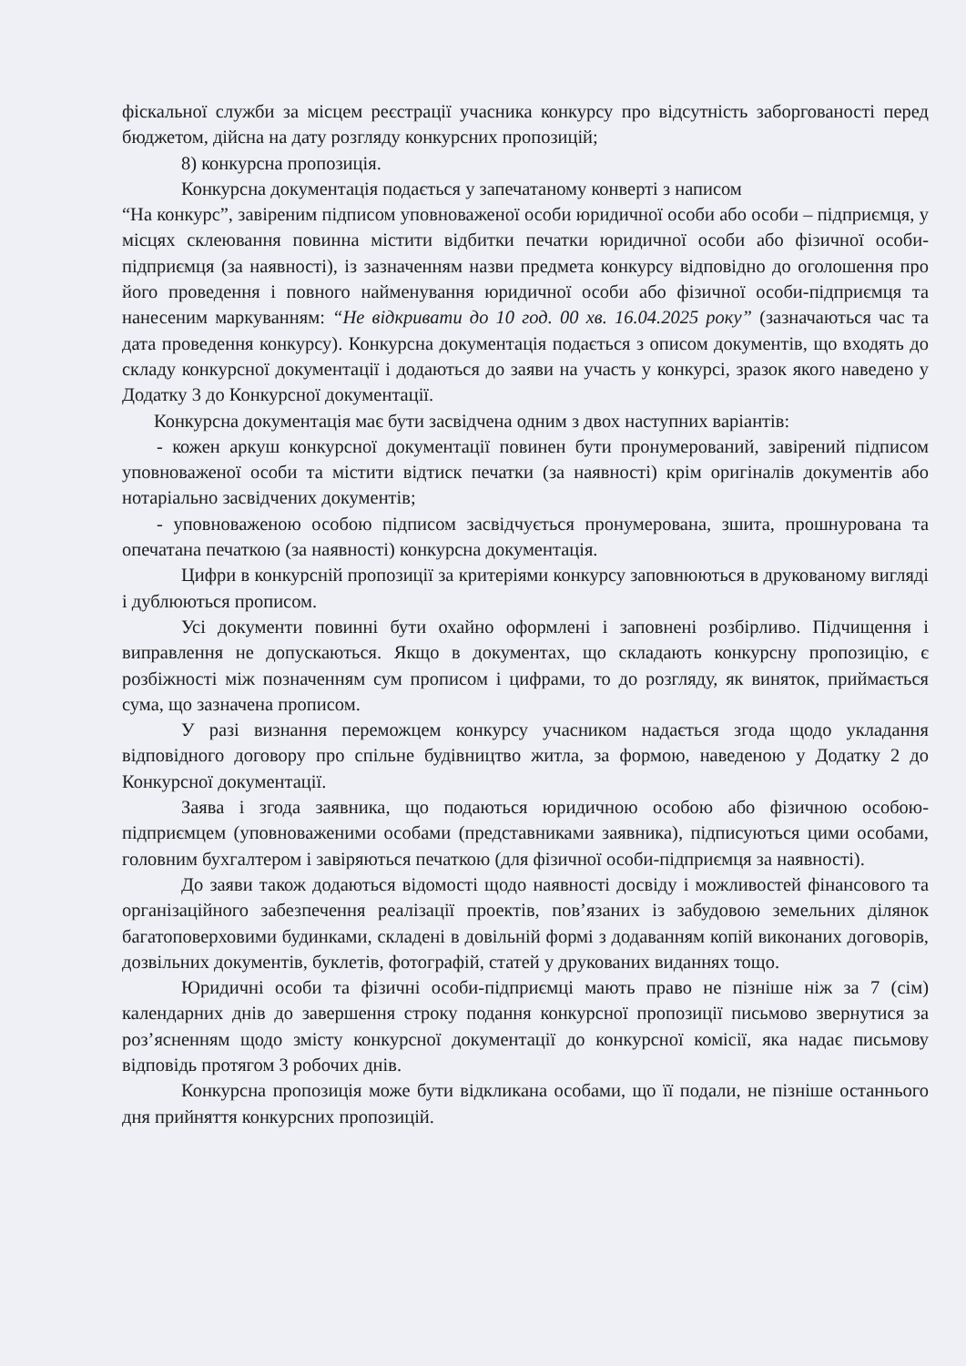фіскальної служби за місцем реєстрації учасника конкурсу про відсутність заборгованості перед бюджетом, дійсна на дату розгляду конкурсних пропозицій;
8) конкурсна пропозиція.
Конкурсна документація подається у запечатаному конверті з написом
“На конкурс”, завіреним підписом уповноваженої особи юридичної особи або особи – підприємця, у місцях склеювання повинна містити відбитки печатки юридичної особи або фізичної особи-підприємця (за наявності), із зазначенням назви предмета конкурсу відповідно до оголошення про його проведення і повного найменування юридичної особи або фізичної особи-підприємця та нанесеним маркуванням: “Не відкривати до 10 год. 00 хв. 16.04.2025 року” (зазначаються час та дата проведення конкурсу). Конкурсна документація подається з описом документів, що входять до складу конкурсної документації і додаються до заяви на участь у конкурсі, зразок якого наведено у Додатку 3 до Конкурсної документації.
Конкурсна документація має бути засвідчена одним з двох наступних варіантів:
- кожен аркуш конкурсної документації повинен бути пронумерований, завірений підписом уповноваженої особи та містити відтиск печатки (за наявності) крім оригіналів документів або нотаріально засвідчених документів;
- уповноваженою особою підписом засвідчується пронумерована, зшита, прошнурована та опечатана печаткою (за наявності) конкурсна документація.
Цифри в конкурсній пропозиції за критеріями конкурсу заповнюються в друкованому вигляді і дублюються прописом.
Усі документи повинні бути охайно оформлені і заповнені розбірливо. Підчищення і виправлення не допускаються. Якщо в документах, що складають конкурсну пропозицію, є розбіжності між позначенням сум прописом і цифрами, то до розгляду, як виняток, приймається сума, що зазначена прописом.
У разі визнання переможцем конкурсу учасником надається згода щодо укладання відповідного договору про спільне будівництво житла, за формою, наведеною у Додатку 2 до Конкурсної документації.
Заява і згода заявника, що подаються юридичною особою або фізичною особою-підприємцем (уповноваженими особами (представниками заявника), підписуються цими особами, головним бухгалтером і завіряються печаткою (для фізичної особи-підприємця за наявності).
До заяви також додаються відомості щодо наявності досвіду і можливостей фінансового та організаційного забезпечення реалізації проектів, пов’язаних із забудовою земельних ділянок багатоповерховими будинками, складені в довільній формі з додаванням копій виконаних договорів, дозвільних документів, буклетів, фотографій, статей у друкованих виданнях тощо.
Юридичні особи та фізичні особи-підприємці мають право не пізніше ніж за 7 (сім) календарних днів до завершення строку подання конкурсної пропозиції письмово звернутися за роз’ясненням щодо змісту конкурсної документації до конкурсної комісії, яка надає письмову відповідь протягом 3 робочих днів.
Конкурсна пропозиція може бути відкликана особами, що її подали, не пізніше останнього дня прийняття конкурсних пропозицій.